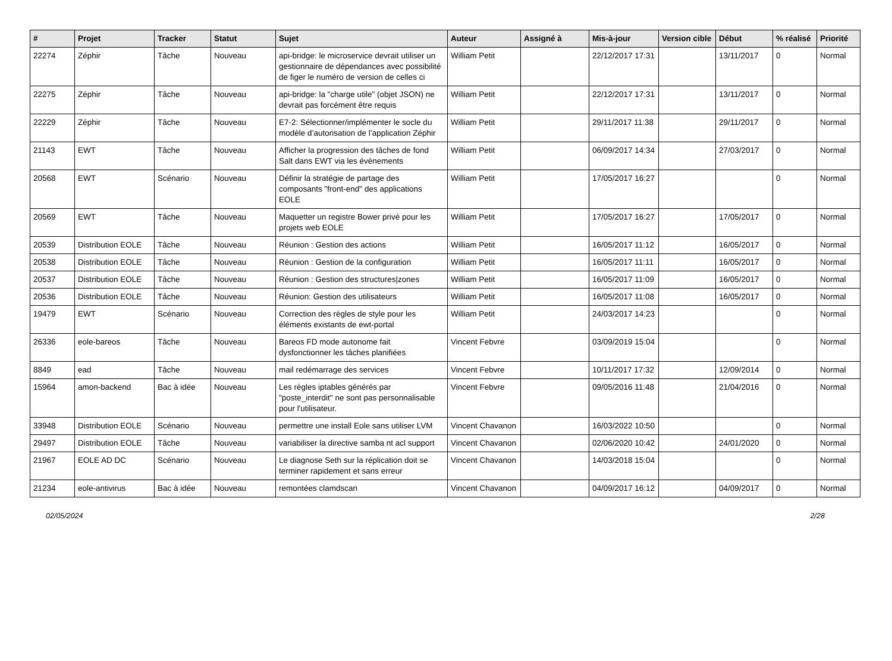| # | Projet | Tracker | Statut | Sujet | Auteur | Assigné à | Mis-à-jour | Version cible | Début | % réalisé | Priorité |
| --- | --- | --- | --- | --- | --- | --- | --- | --- | --- | --- | --- |
| 22274 | Zéphir | Tâche | Nouveau | api-bridge: le microservice devrait utiliser un gestionnaire de dépendances avec possibilité de figer le numéro de version de celles ci | William Petit | | 22/12/2017 17:31 | | 13/11/2017 | 0 | Normal |
| 22275 | Zéphir | Tâche | Nouveau | api-bridge: la "charge utile" (objet JSON) ne devrait pas forcément être requis | William Petit | | 22/12/2017 17:31 | | 13/11/2017 | 0 | Normal |
| 22229 | Zéphir | Tâche | Nouveau | E7-2: Sélectionner/implémenter le socle du modèle d’autorisation de l’application Zéphir | William Petit | | 29/11/2017 11:38 | | 29/11/2017 | 0 | Normal |
| 21143 | EWT | Tâche | Nouveau | Afficher la progression des tâches de fond Salt dans EWT via les évènements | William Petit | | 06/09/2017 14:34 | | 27/03/2017 | 0 | Normal |
| 20568 | EWT | Scénario | Nouveau | Définir la stratégie de partage des composants "front-end" des applications EOLE | William Petit | | 17/05/2017 16:27 | | | 0 | Normal |
| 20569 | EWT | Tâche | Nouveau | Maquetter un registre Bower privé pour les projets web EOLE | William Petit | | 17/05/2017 16:27 | | 17/05/2017 | 0 | Normal |
| 20539 | Distribution EOLE | Tâche | Nouveau | Réunion : Gestion des actions | William Petit | | 16/05/2017 11:12 | | 16/05/2017 | 0 | Normal |
| 20538 | Distribution EOLE | Tâche | Nouveau | Réunion : Gestion de la configuration | William Petit | | 16/05/2017 11:11 | | 16/05/2017 | 0 | Normal |
| 20537 | Distribution EOLE | Tâche | Nouveau | Réunion : Gestion des structures/zones | William Petit | | 16/05/2017 11:09 | | 16/05/2017 | 0 | Normal |
| 20536 | Distribution EOLE | Tâche | Nouveau | Réunion: Gestion des utilisateurs | William Petit | | 16/05/2017 11:08 | | 16/05/2017 | 0 | Normal |
| 19479 | EWT | Scénario | Nouveau | Correction des règles de style pour les éléments existants de ewt-portal | William Petit | | 24/03/2017 14:23 | | | 0 | Normal |
| 26336 | eole-bareos | Tâche | Nouveau | Bareos FD mode autonome fait dysfonctionner les tâches planifiées | Vincent Febvre | | 03/09/2019 15:04 | | | 0 | Normal |
| 8849 | ead | Tâche | Nouveau | mail redémarrage des services | Vincent Febvre | | 10/11/2017 17:32 | | 12/09/2014 | 0 | Normal |
| 15964 | amon-backend | Bac à idée | Nouveau | Les règles iptables générés par "poste_interdit" ne sont pas personnalisable pour l'utilisateur. | Vincent Febvre | | 09/05/2016 11:48 | | 21/04/2016 | 0 | Normal |
| 33948 | Distribution EOLE | Scénario | Nouveau | permettre une install Eole sans utiliser LVM | Vincent Chavanon | | 16/03/2022 10:50 | | | 0 | Normal |
| 29497 | Distribution EOLE | Tâche | Nouveau | variabiliser la directive samba nt acl support | Vincent Chavanon | | 02/06/2020 10:42 | | 24/01/2020 | 0 | Normal |
| 21967 | EOLE AD DC | Scénario | Nouveau | Le diagnose Seth sur la réplication doit se terminer rapidement et sans erreur | Vincent Chavanon | | 14/03/2018 15:04 | | | 0 | Normal |
| 21234 | eole-antivirus | Bac à idée | Nouveau | remontées clamdscan | Vincent Chavanon | | 04/09/2017 16:12 | | 04/09/2017 | 0 | Normal |
02/05/2024 2/28